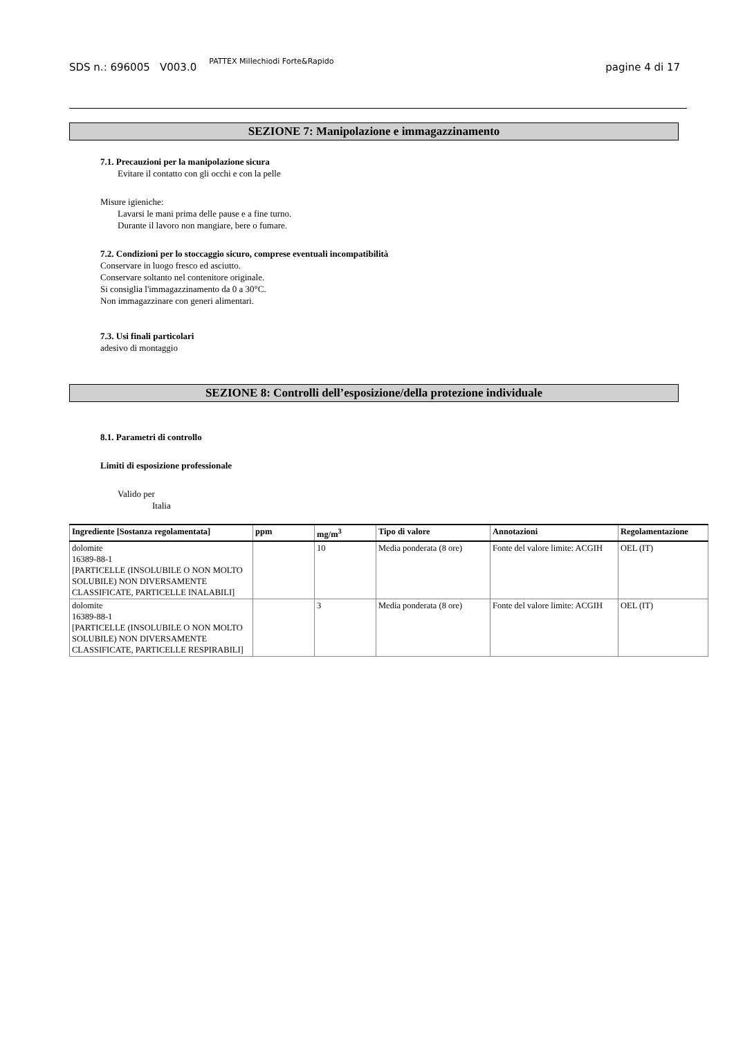SDS n.: 696005 V003.0 PATTEX Millechiodi Forte&Rapido pagine 4 di 17
SEZIONE 7: Manipolazione e immagazzinamento
7.1. Precauzioni per la manipolazione sicura
Evitare il contatto con gli occhi e con la pelle
Misure igieniche:
Lavarsi le mani prima delle pause e a fine turno.
Durante il lavoro non mangiare, bere o fumare.
7.2. Condizioni per lo stoccaggio sicuro, comprese eventuali incompatibilità
Conservare in luogo fresco ed asciutto.
Conservare soltanto nel contenitore originale.
Si consiglia l'immagazzinamento da 0 a 30°C.
Non immagazzinare con generi alimentari.
7.3. Usi finali particolari
adesivo di montaggio
SEZIONE 8: Controlli dell’esposizione/della protezione individuale
8.1. Parametri di controllo
Limiti di esposizione professionale
Valido per
Italia
| Ingrediente [Sostanza regolamentata] | ppm | mg/m<sup>3</sup> | Tipo di valore | Annotazioni | Regolamentazione |
| --- | --- | --- | --- | --- | --- |
| dolomite 16389-88-1 [PARTICELLE (INSOLUBILE O NON MOLTO SOLUBILE) NON DIVERSAMENTE CLASSIFICATE, PARTICELLE INALABILI] | | 10 | Media ponderata (8 ore) | Fonte del valore limite: ACGIH | OEL (IT) |
| dolomite 16389-88-1 [PARTICELLE (INSOLUBILE O NON MOLTO SOLUBILE) NON DIVERSAMENTE CLASSIFICATE, PARTICELLE RESPIRABILI] | | 3 | Media ponderata (8 ore) | Fonte del valore limite: ACGIH | OEL (IT) |